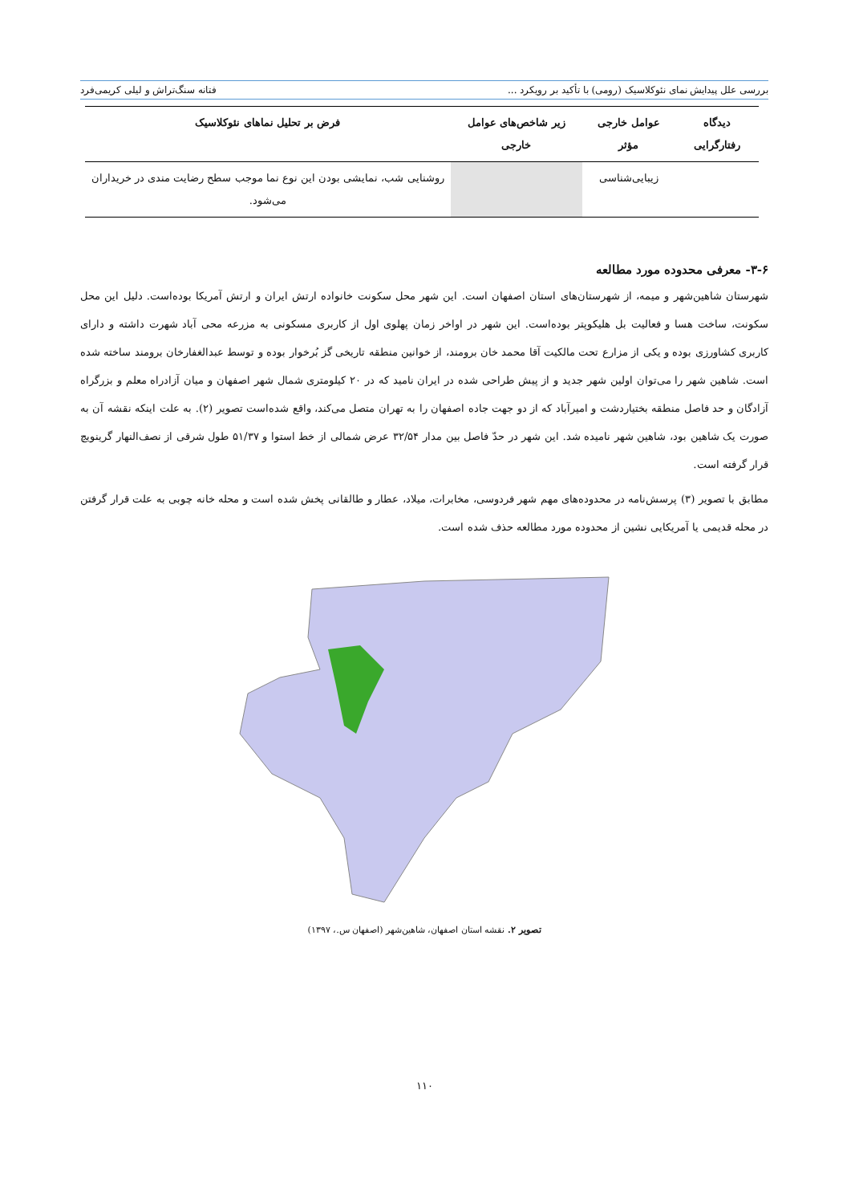بررسی علل پیدایش نمای نئوکلاسیک (رومی) با تأکید بر رویکرد ... فتانه سنگ‌تراش و لیلی کریمی‌فرد
| دیدگاه رفتارگرایی | عوامل خارجی مؤثر | زیر شاخص‌های عوامل خارجی | فرض بر تحلیل نماهای نئوکلاسیک |
| --- | --- | --- | --- |
| | زیبایی‌شناسی | | روشنایی شب، نمایشی بودن این نوع نما موجب سطح رضایت مندی در خریداران می‌شود. |
۳-۶- معرفی محدوده مورد مطالعه
شهرستان شاهین‌شهر و میمه، از شهرستان‌های استان اصفهان است. این شهر محل سکونت خانواده ارتش ایران و ارتش آمریکا بوده‌است. دلیل این محل سکونت، ساخت هسا و فعالیت بل هلیکوپتر بوده‌است. این شهر در اواخر زمان پهلوی اول از کاربری مسکونی به مزرعه محی آباد شهرت داشته و دارای کاربری کشاورزی بوده و یکی از مزارع تحت مالکیت آقا محمد خان برومند، از خوانین منطقه تاریخی گز بُرخوار بوده و توسط عبدالغفارخان برومند ساخته شده است. شاهین شهر را می‌توان اولین شهر جدید و از پیش طراحی شده در ایران نامید که در ۲۰ کیلومتری شمال شهر اصفهان و میان آزادراه معلم و بزرگراه آزادگان و حد فاصل منطقه بختیاردشت و امیرآباد که از دو جهت جاده اصفهان را به تهران متصل می‌کند، واقع شده‌است تصویر (۲). به علت اینکه نقشه آن به صورت یک شاهین بود، شاهین شهر نامیده شد. این شهر در حدّ فاصل بین مدار ۳۲/۵۴ عرض شمالی از خط استوا و ۵۱/۳۷ طول شرقی از نصف‌النهار گرینویچ قرار گرفته است.
مطابق با تصویر (۳) پرسش‌نامه در محدوده‌های مهم شهر فردوسی، مخابرات، میلاد، عطار و طالقانی پخش شده است و محله خانه چوبی به علت قرار گرفتن در محله قدیمی یا آمریکایی نشین از محدوده مورد مطالعه حذف شده است.
تصویر ۲. نقشه استان اصفهان، شاهین‌شهر (اصفهان س.، ۱۳۹۷)
۱۱۰